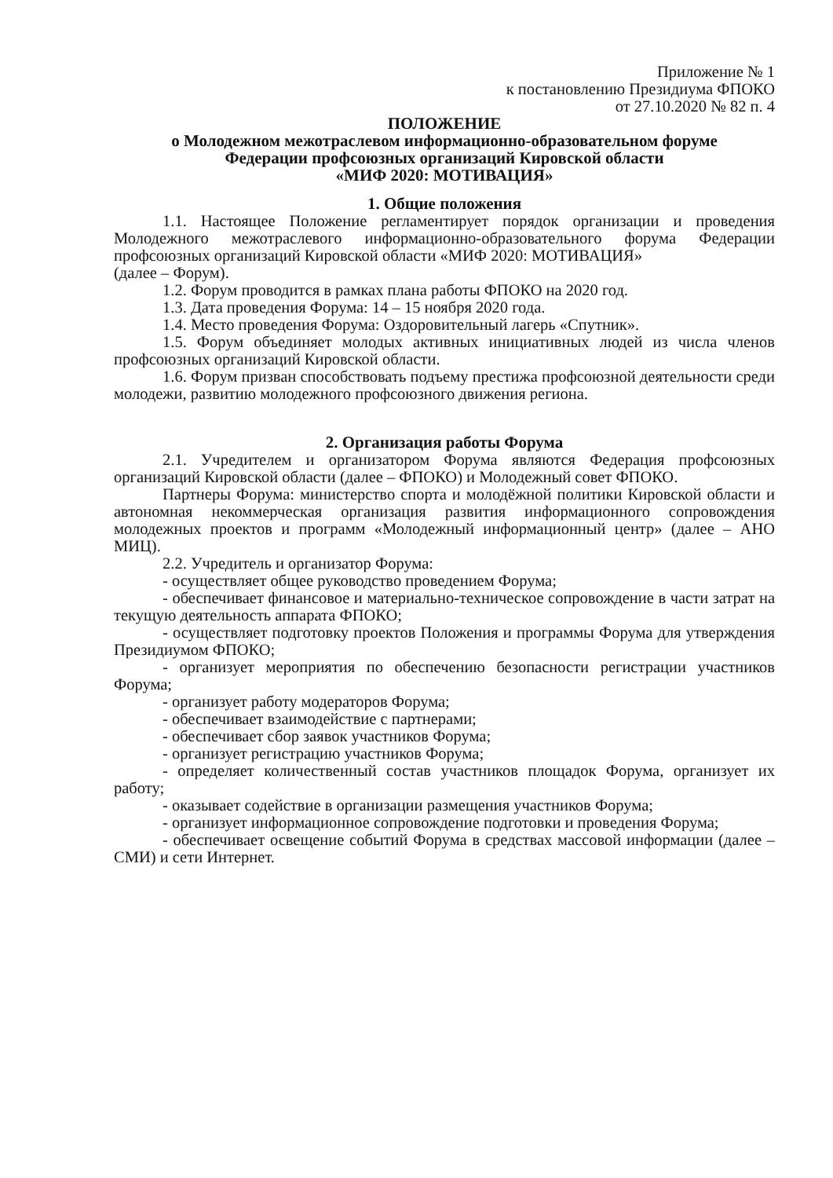Приложение № 1
к постановлению Президиума ФПОКО
от 27.10.2020 № 82 п. 4
ПОЛОЖЕНИЕ
о Молодежном межотраслевом информационно-образовательном форуме
Федерации профсоюзных организаций Кировской области
«МИФ 2020: МОТИВАЦИЯ»
1. Общие положения
1.1. Настоящее Положение регламентирует порядок организации и проведения Молодежного межотраслевого информационно-образовательного форума Федерации профсоюзных организаций Кировской области «МИФ 2020: МОТИВАЦИЯ»
(далее – Форум).
1.2. Форум проводится в рамках плана работы ФПОКО на 2020 год.
1.3. Дата проведения Форума: 14 – 15 ноября 2020 года.
1.4. Место проведения Форума: Оздоровительный лагерь «Спутник».
1.5. Форум объединяет молодых активных инициативных людей из числа членов профсоюзных организаций Кировской области.
1.6. Форум призван способствовать подъему престижа профсоюзной деятельности среди молодежи, развитию молодежного профсоюзного движения региона.
2. Организация работы Форума
2.1. Учредителем и организатором Форума являются Федерация профсоюзных организаций Кировской области (далее – ФПОКО) и Молодежный совет ФПОКО.
Партнеры Форума: министерство спорта и молодёжной политики Кировской области и автономная некоммерческая организация развития информационного сопровождения молодежных проектов и программ «Молодежный информационный центр» (далее – АНО МИЦ).
2.2. Учредитель и организатор Форума:
- осуществляет общее руководство проведением Форума;
- обеспечивает финансовое и материально-техническое сопровождение в части затрат на текущую деятельность аппарата ФПОКО;
- осуществляет подготовку проектов Положения и программы Форума для утверждения Президиумом ФПОКО;
- организует мероприятия по обеспечению безопасности регистрации участников Форума;
- организует работу модераторов Форума;
- обеспечивает взаимодействие с партнерами;
- обеспечивает сбор заявок участников Форума;
- организует регистрацию участников Форума;
- определяет количественный состав участников площадок Форума, организует их работу;
- оказывает содействие в организации размещения участников Форума;
- организует информационное сопровождение подготовки и проведения Форума;
- обеспечивает освещение событий Форума в средствах массовой информации (далее – СМИ) и сети Интернет.